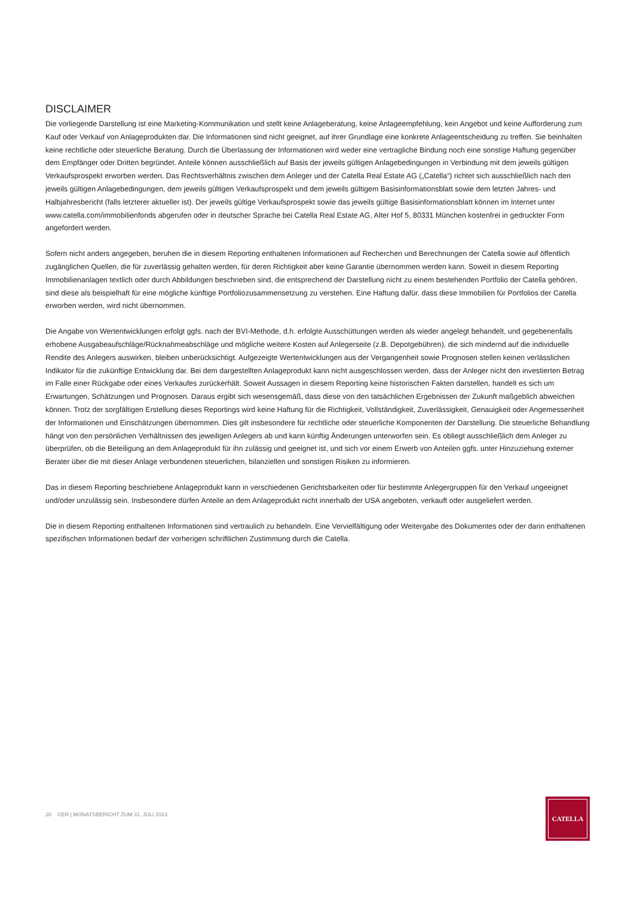DISCLAIMER
Die vorliegende Darstellung ist eine Marketing-Kommunikation und stellt keine Anlageberatung, keine Anlageempfehlung, kein Angebot und keine Aufforderung zum Kauf oder Verkauf von Anlageprodukten dar. Die Informationen sind nicht geeignet, auf ihrer Grundlage eine konkrete Anlageentscheidung zu treffen. Sie beinhalten keine rechtliche oder steuerliche Beratung. Durch die Überlassung der Informationen wird weder eine vertragliche Bindung noch eine sonstige Haftung gegenüber dem Empfänger oder Dritten begründet. Anteile können ausschließlich auf Basis der jeweils gültigen Anlagebedingungen in Verbindung mit dem jeweils gültigen Verkaufsprospekt erworben werden. Das Rechtsverhältnis zwischen dem Anleger und der Catella Real Estate AG („Catella“) richtet sich ausschließlich nach den jeweils gültigen Anlagebedingungen, dem jeweils gültigen Verkaufsprospekt und dem jeweils gültigem Basisinformationsblatt sowie dem letzten Jahres- und Halbjahresbericht (falls letzterer aktueller ist). Der jeweils gültige Verkaufsprospekt sowie das jeweils gültige Basisinformationsblatt können im Internet unter www.catella.com/immobilienfonds abgerufen oder in deutscher Sprache bei Catella Real Estate AG, Alter Hof 5, 80331 München kostenfrei in gedruckter Form angefordert werden.
Sofern nicht anders angegeben, beruhen die in diesem Reporting enthaltenen Informationen auf Recherchen und Berechnungen der Catella sowie auf öffentlich zugänglichen Quellen, die für zuverlässig gehalten werden, für deren Richtigkeit aber keine Garantie übernommen werden kann. Soweit in diesem Reporting Immobilienanlagen textlich oder durch Abbildungen beschrieben sind, die entsprechend der Darstellung nicht zu einem bestehenden Portfolio der Catella gehören, sind diese als beispielhaft für eine mögliche künftige Portfoliozusammensetzung zu verstehen. Eine Haftung dafür, dass diese Immobilien für Portfolios der Catella erworben werden, wird nicht übernommen.
Die Angabe von Wertentwicklungen erfolgt ggfs. nach der BVI-Methode, d.h. erfolgte Ausschüttungen werden als wieder angelegt behandelt, und gegebenenfalls erhobene Ausgabeaufschläge/Rücknahmeabschläge und mögliche weitere Kosten auf Anlegerseite (z.B. Depotgebühren), die sich mindernd auf die individuelle Rendite des Anlegers auswirken, bleiben unberücksichtigt. Aufgezeigte Wertentwicklungen aus der Vergangenheit sowie Prognosen stellen keinen verlässlichen Indikator für die zukünftige Entwicklung dar. Bei dem dargestellten Anlageprodukt kann nicht ausgeschlossen werden, dass der Anleger nicht den investierten Betrag im Falle einer Rückgabe oder eines Verkaufes zurückerhält. Soweit Aussagen in diesem Reporting keine historischen Fakten darstellen, handelt es sich um Erwartungen, Schätzungen und Prognosen. Daraus ergibt sich wesensgemäß, dass diese von den tatsächlichen Ergebnissen der Zukunft maßgeblich abweichen können. Trotz der sorgfältigen Erstellung dieses Reportings wird keine Haftung für die Richtigkeit, Vollständigkeit, Zuverlässigkeit, Genauigkeit oder Angemessenheit der Informationen und Einschätzungen übernommen. Dies gilt insbesondere für rechtliche oder steuerliche Komponenten der Darstellung. Die steuerliche Behandlung hängt von den persönlichen Verhältnissen des jeweiligen Anlegers ab und kann künftig Änderungen unterworfen sein. Es obliegt ausschließlich dem Anleger zu überprüfen, ob die Beteiligung an dem Anlageprodukt für ihn zulässig und geeignet ist, und sich vor einem Erwerb von Anteilen ggfs. unter Hinzuziehung externer Berater über die mit dieser Anlage verbundenen steuerlichen, bilanziellen und sonstigen Risiken zu informieren.
Das in diesem Reporting beschriebene Anlageprodukt kann in verschiedenen Gerichtsbarkeiten oder für bestimmte Anlegergruppen für den Verkauf ungeeignet und/oder unzulässig sein. Insbesondere dürfen Anteile an dem Anlageprodukt nicht innerhalb der USA angeboten, verkauft oder ausgeliefert werden.
Die in diesem Reporting enthaltenen Informationen sind vertraulich zu behandeln. Eine Vervielfältigung oder Weitergabe des Dokumentes oder der darin enthaltenen spezifischen Informationen bedarf der vorherigen schriftlichen Zustimmung durch die Catella.
20 CER | MONATSBERICHT ZUM 31. JULI 2023
CATELLA